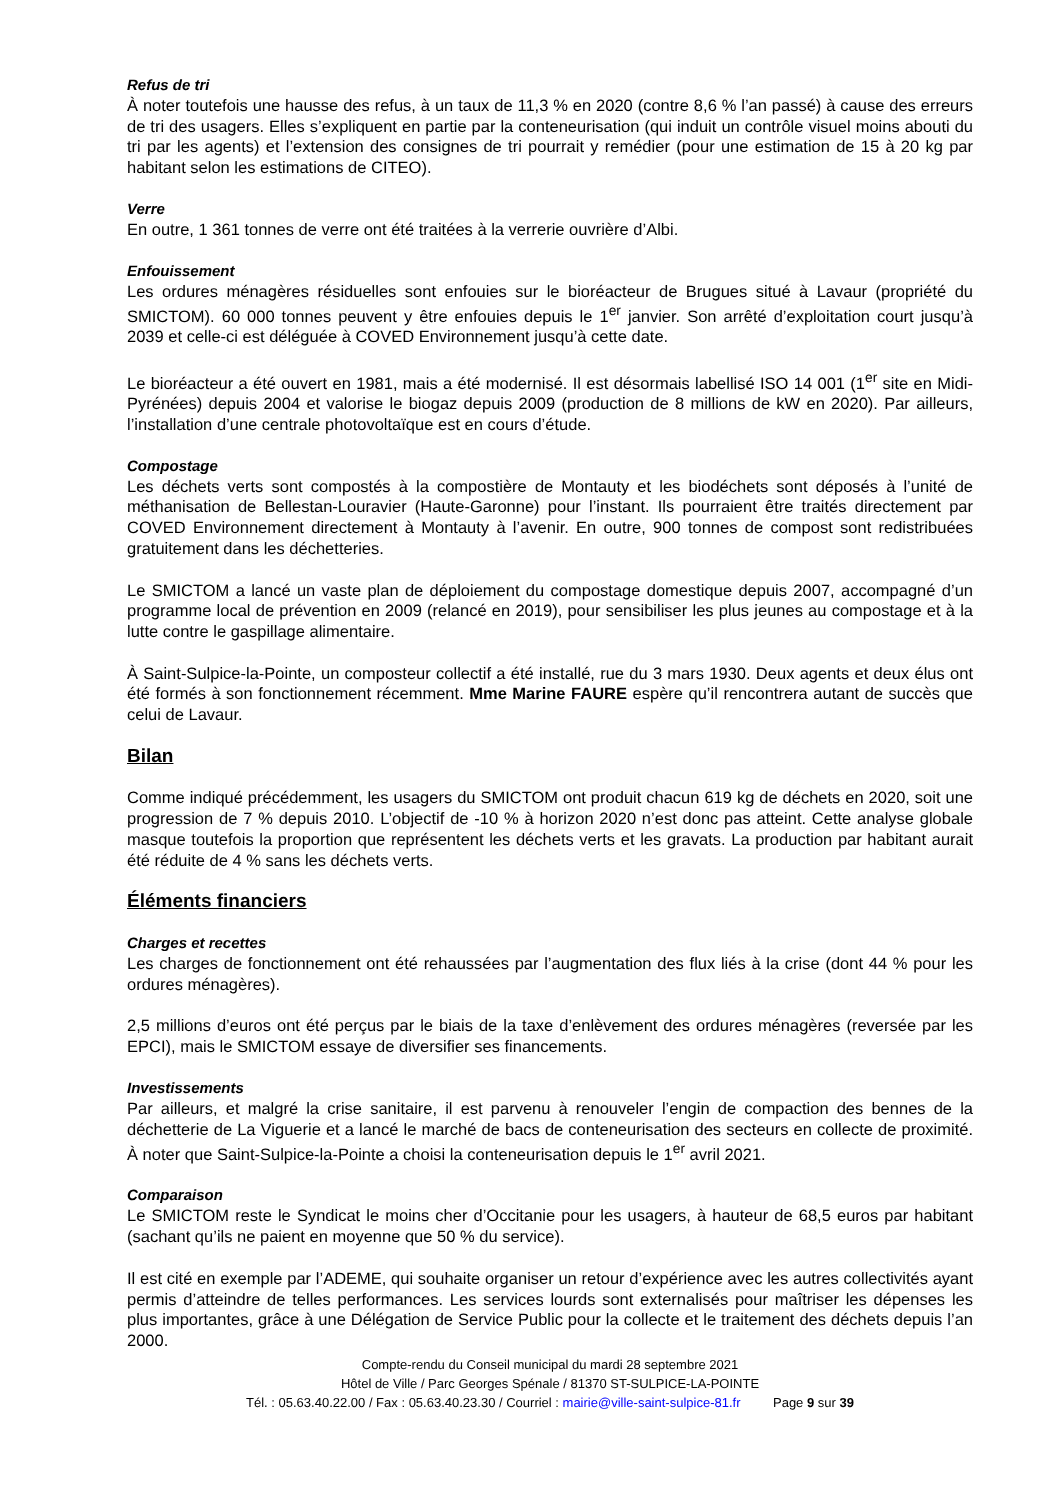Refus de tri
À noter toutefois une hausse des refus, à un taux de 11,3 % en 2020 (contre 8,6 % l’an passé) à cause des erreurs de tri des usagers. Elles s’expliquent en partie par la conteneurisation (qui induit un contrôle visuel moins abouti du tri par les agents) et l’extension des consignes de tri pourrait y remédier (pour une estimation de 15 à 20 kg par habitant selon les estimations de CITEO).
Verre
En outre, 1 361 tonnes de verre ont été traitées à la verrerie ouvrière d’Albi.
Enfouissement
Les ordures ménagères résiduelles sont enfouies sur le bioréacteur de Brugues situé à Lavaur (propriété du SMICTOM). 60 000 tonnes peuvent y être enfouies depuis le 1<sup>er</sup> janvier. Son arrêté d’exploitation court jusqu’à 2039 et celle-ci est déléguée à COVED Environnement jusqu’à cette date.
Le bioréacteur a été ouvert en 1981, mais a été modernisé. Il est désormais labellisé ISO 14 001 (1<sup>er</sup> site en Midi-Pyrénées) depuis 2004 et valorise le biogaz depuis 2009 (production de 8 millions de kW en 2020). Par ailleurs, l’installation d’une centrale photovoltaïque est en cours d’étude.
Compostage
Les déchets verts sont compostés à la compostière de Montauty et les biodéchets sont déposés à l’unité de méthanisation de Bellestan-Louravier (Haute-Garonne) pour l’instant. Ils pourraient être traités directement par COVED Environnement directement à Montauty à l’avenir. En outre, 900 tonnes de compost sont redistribuées gratuitement dans les déchetteries.
Le SMICTOM a lancé un vaste plan de déploiement du compostage domestique depuis 2007, accompagné d’un programme local de prévention en 2009 (relancé en 2019), pour sensibiliser les plus jeunes au compostage et à la lutte contre le gaspillage alimentaire.
À Saint-Sulpice-la-Pointe, un composteur collectif a été installé, rue du 3 mars 1930. Deux agents et deux élus ont été formés à son fonctionnement récemment. Mme Marine FAURE espère qu’il rencontrera autant de succès que celui de Lavaur.
Bilan
Comme indiqué précédemment, les usagers du SMICTOM ont produit chacun 619 kg de déchets en 2020, soit une progression de 7 % depuis 2010. L’objectif de -10 % à horizon 2020 n’est donc pas atteint. Cette analyse globale masque toutefois la proportion que représentent les déchets verts et les gravats. La production par habitant aurait été réduite de 4 % sans les déchets verts.
Éléments financiers
Charges et recettes
Les charges de fonctionnement ont été rehaussées par l’augmentation des flux liés à la crise (dont 44 % pour les ordures ménagères).
2,5 millions d’euros ont été perçus par le biais de la taxe d’enlèvement des ordures ménagères (reversée par les EPCI), mais le SMICTOM essaye de diversifier ses financements.
Investissements
Par ailleurs, et malgré la crise sanitaire, il est parvenu à renouveler l’engin de compaction des bennes de la déchetterie de La Viguerie et a lancé le marché de bacs de conteneurisation des secteurs en collecte de proximité. À noter que Saint-Sulpice-la-Pointe a choisi la conteneurisation depuis le 1<sup>er</sup> avril 2021.
Comparaison
Le SMICTOM reste le Syndicat le moins cher d’Occitanie pour les usagers, à hauteur de 68,5 euros par habitant (sachant qu’ils ne paient en moyenne que 50 % du service).
Il est cité en exemple par l’ADEME, qui souhaite organiser un retour d’expérience avec les autres collectivités ayant permis d’atteindre de telles performances. Les services lourds sont externalisés pour maîtriser les dépenses les plus importantes, grâce à une Délégation de Service Public pour la collecte et le traitement des déchets depuis l’an 2000.
Compte-rendu du Conseil municipal du mardi 28 septembre 2021
Hôtel de Ville / Parc Georges Spénale / 81370 ST-SULPICE-LA-POINTE
Tél. : 05.63.40.22.00 / Fax : 05.63.40.23.30 / Courriel : mairie@ville-saint-sulpice-81.fr Page 9 sur 39